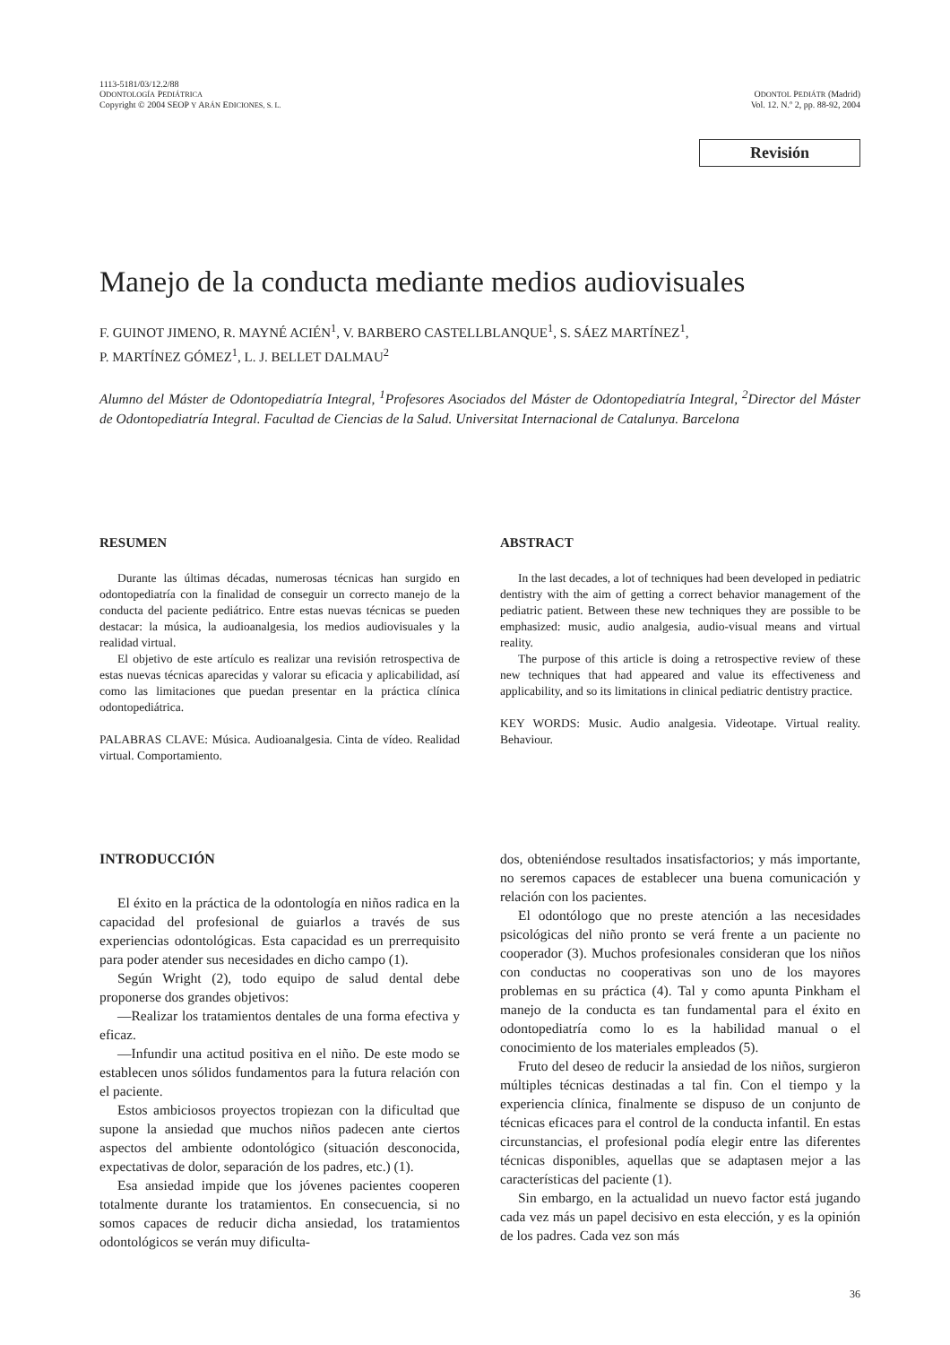1113-5181/03/12.2/88
ODONTOLOGÍA PEDIÁTRICA
Copyright © 2004 SEOP Y ARÁN EDICIONES, S. L.
ODONTOL PEDIÁTR (Madrid)
Vol. 12. N.º 2, pp. 88-92, 2004
Revisión
Manejo de la conducta mediante medios audiovisuales
F. GUINOT JIMENO, R. MAYNÉ ACIÉN<sup>1</sup>, V. BARBERO CASTELLBLANQUE<sup>1</sup>, S. SÁEZ MARTÍNEZ<sup>1</sup>,
P. MARTÍNEZ GÓMEZ<sup>1</sup>, L. J. BELLET DALMAU<sup>2</sup>
Alumno del Máster de Odontopediatría Integral, <sup>1</sup>Profesores Asociados del Máster de Odontopediatría Integral, <sup>2</sup>Director del Máster de Odontopediatría Integral. Facultad de Ciencias de la Salud. Universitat Internacional de Catalunya. Barcelona
RESUMEN
Durante las últimas décadas, numerosas técnicas han surgido en odontopediatría con la finalidad de conseguir un correcto manejo de la conducta del paciente pediátrico. Entre estas nuevas técnicas se pueden destacar: la música, la audioanalgesia, los medios audiovisuales y la realidad virtual.
El objetivo de este artículo es realizar una revisión retrospectiva de estas nuevas técnicas aparecidas y valorar su eficacia y aplicabilidad, así como las limitaciones que puedan presentar en la práctica clínica odontopediátrica.
PALABRAS CLAVE: Música. Audioanalgesia. Cinta de vídeo. Realidad virtual. Comportamiento.
ABSTRACT
In the last decades, a lot of techniques had been developed in pediatric dentistry with the aim of getting a correct behavior management of the pediatric patient. Between these new techniques they are possible to be emphasized: music, audio analgesia, audio-visual means and virtual reality.
The purpose of this article is doing a retrospective review of these new techniques that had appeared and value its effectiveness and applicability, and so its limitations in clinical pediatric dentistry practice.
KEY WORDS: Music. Audio analgesia. Videotape. Virtual reality. Behaviour.
INTRODUCCIÓN
El éxito en la práctica de la odontología en niños radica en la capacidad del profesional de guiarlos a través de sus experiencias odontológicas. Esta capacidad es un prerrequisito para poder atender sus necesidades en dicho campo (1).
Según Wright (2), todo equipo de salud dental debe proponerse dos grandes objetivos:
—Realizar los tratamientos dentales de una forma efectiva y eficaz.
—Infundir una actitud positiva en el niño. De este modo se establecen unos sólidos fundamentos para la futura relación con el paciente.
Estos ambiciosos proyectos tropiezan con la dificultad que supone la ansiedad que muchos niños padecen ante ciertos aspectos del ambiente odontológico (situación desconocida, expectativas de dolor, separación de los padres, etc.) (1).
Esa ansiedad impide que los jóvenes pacientes cooperen totalmente durante los tratamientos. En consecuencia, si no somos capaces de reducir dicha ansiedad, los tratamientos odontológicos se verán muy dificulta-
dos, obteniéndose resultados insatisfactorios; y más importante, no seremos capaces de establecer una buena comunicación y relación con los pacientes.
El odontólogo que no preste atención a las necesidades psicológicas del niño pronto se verá frente a un paciente no cooperador (3). Muchos profesionales consideran que los niños con conductas no cooperativas son uno de los mayores problemas en su práctica (4). Tal y como apunta Pinkham el manejo de la conducta es tan fundamental para el éxito en odontopediatría como lo es la habilidad manual o el conocimiento de los materiales empleados (5).
Fruto del deseo de reducir la ansiedad de los niños, surgieron múltiples técnicas destinadas a tal fin. Con el tiempo y la experiencia clínica, finalmente se dispuso de un conjunto de técnicas eficaces para el control de la conducta infantil. En estas circunstancias, el profesional podía elegir entre las diferentes técnicas disponibles, aquellas que se adaptasen mejor a las características del paciente (1).
Sin embargo, en la actualidad un nuevo factor está jugando cada vez más un papel decisivo en esta elección, y es la opinión de los padres. Cada vez son más
36